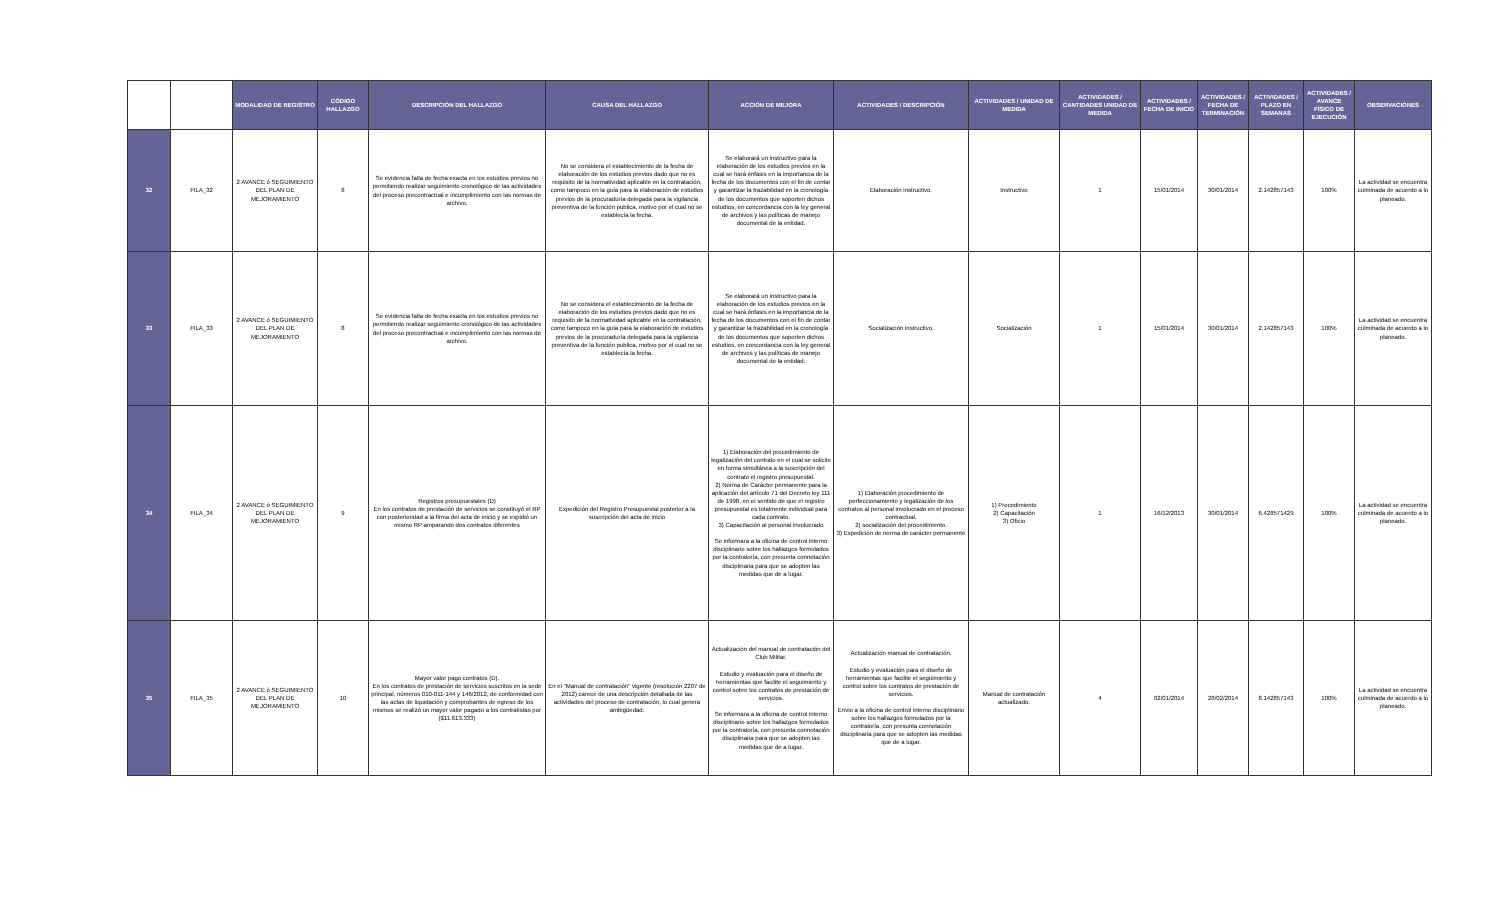| | | MODALIDAD DE REGISTRO | CÓDIGO HALLAZGO | DESCRIPCIÓN DEL HALLAZGO | CAUSA DEL HALLAZGO | ACCIÓN DE MEJORA | ACTIVIDADES / DESCRIPCIÓN | ACTIVIDADES / UNIDAD DE MEDIDA | ACTIVIDADES / CANTIDADES UNIDAD DE MEDIDA | ACTIVIDADES / FECHA DE INICIO | ACTIVIDADES / FECHA DE TERMINACIÓN | ACTIVIDADES / PLAZO EN SEMANAS | ACTIVIDADES / AVANCE FÍSICO DE EJECUCIÓN | OBSERVACIONES |
| --- | --- | --- | --- | --- | --- | --- | --- | --- | --- | --- | --- | --- | --- | --- |
| 32 | FILA_32 | 2 AVANCE ó SEGUIMIENTO DEL PLAN DE MEJORAMIENTO | 8 | Se evidencia falta de fecha exacta en los estudios previos no permitiendo realizar seguimiento cronológico de las actividades del proceso precontractual e incumplimiento con las normas de archivo. | No se considera el establecimiento de la fecha de elaboración de los estudios previos dado que no es requisito de la normatividad aplicable en la contratación, como tampoco en la guía para la elaboración de estudios previos de la procuraduría delegada para la vigilancia preventiva de la función publica, motivo por el cual no se establecía la fecha. | Se elaborará un instructivo para la elaboración de los estudios previos en la cual se hará énfasis en la importancia de la fecha de los documentos con el fin de contar y garantizar la trazabilidad en la cronología de los documentos que soporten dichos estudios, en concordancia con la ley general de archivos y las políticas de manejo documental de la entidad. | Elaboración instructivo. | Instructivo | 1 | 15/01/2014 | 30/01/2014 | 2.142857143 | 100% | La actividad se encuentra culminada de acuerdo a lo planeado. |
| 33 | FILA_33 | 2 AVANCE ó SEGUIMIENTO DEL PLAN DE MEJORAMIENTO | 8 | Se evidencia falta de fecha exacta en los estudios previos no permitiendo realizar seguimiento cronológico de las actividades del proceso precontractual e incumplimiento con las normas de archivo. | No se considera el establecimiento de la fecha de elaboración de los estudios previos dado que no es requisito de la normatividad aplicable en la contratación, como tampoco en la guía para la elaboración de estudios previos de la procuraduría delegada para la vigilancia preventiva de la función publica, motivo por el cual no se establecía la fecha. | Se elaborará un instructivo para la elaboración de los estudios previos en la cual se hará énfasis en la importancia de la fecha de los documentos con el fin de contar y garantizar la trazabilidad en la cronología de los documentos que soporten dichos estudios, en concordancia con la ley general de archivos y las políticas de manejo documental de la entidad. | Socialización instructivo. | Socialización | 1 | 15/01/2014 | 30/01/2014 | 2.142857143 | 100% | La actividad se encuentra culminada de acuerdo a lo planeado. |
| 34 | FILA_34 | 2 AVANCE ó SEGUIMIENTO DEL PLAN DE MEJORAMIENTO | 9 | Registros presupuestales (D) En los contratos de prestación de servicios se constituyó el RP con posterioridad a la firma del acta de inicio y se expidió un mismo RP amparando dos contratos diferentes | Expedición del Registro Presupuestal posterior a la suscripción del acta de inicio | 1) Elaboración del procedimiento de legalización del contrato en el cual se solicite en forma simultánea a la suscripción del contrato el registro presupuestal. 2) Norma de Carácter permanente para la aplicación del artículo 71 del Decreto ley 111 de 1998, en el sentido de que el registro presupuestal es totalmente individual para cada contrato. 3) Capacitación al personal involucrado Se informara a la oficina de control interno disciplinario sobre los hallazgos formulados por la contraloría, con presunta connotación disciplinaria para que se adopten las medidas que de a lugar. | 1) Elaboración procedimiento de perfeccionamiento y legalización de los contratos al personal involucrado en el proceso contractual. 2) socialización del procedimiento. 3) Expedición de norma de carácter permanente | 1) Procedimiento 2) Capacitación 3) Oficio | 1 | 16/12/2013 | 30/01/2014 | 6.428571429 | 100% | La actividad se encuentra culminada de acuerdo a lo planeado. |
| 35 | FILA_35 | 2 AVANCE ó SEGUIMIENTO DEL PLAN DE MEJORAMIENTO | 10 | Mayor valor pago contratos (D). En los contratos de prestación de servicios suscritos en la sede principal, números 010-011-144 y 146/2012, de conformidad con las actas de liquidación y comprobantes de egreso de los mismos se realizó un mayor valor pagado a los contratistas por ($11.613.333) | En el "Manual de contratación" vigente (resolución 2207 de 2012) carece de una descripción detallada de las actividades del proceso de contratación, lo cual genera ambigüedad. | Actualización del manual de contratación del Club Militar. Estudio y evaluación para el diseño de herramientas que facilite el seguimiento y control sobre los contratos de prestación de servicios. Se informara a la oficina de control interno disciplinario sobre los hallazgos formulados por la contraloría, con presunta connotación disciplinaria para que se adopten las medidas que de a lugar. | Actualización manual de contratación. Estudio y evaluación para el diseño de herramientas que facilite el seguimiento y control sobre los contratos de prestación de servicios. Envio a la oficina de control interno disciplinario sobre los hallazgos formulados por la contraloría, con presunta connotación disciplinaria para que se adopten las medidas que de a lugar. | Manual de contratación actualizado. | 4 | 02/01/2014 | 28/02/2014 | 8.142857143 | 100% | La actividad se encuentra culminada de acuerdo a lo planeado. |